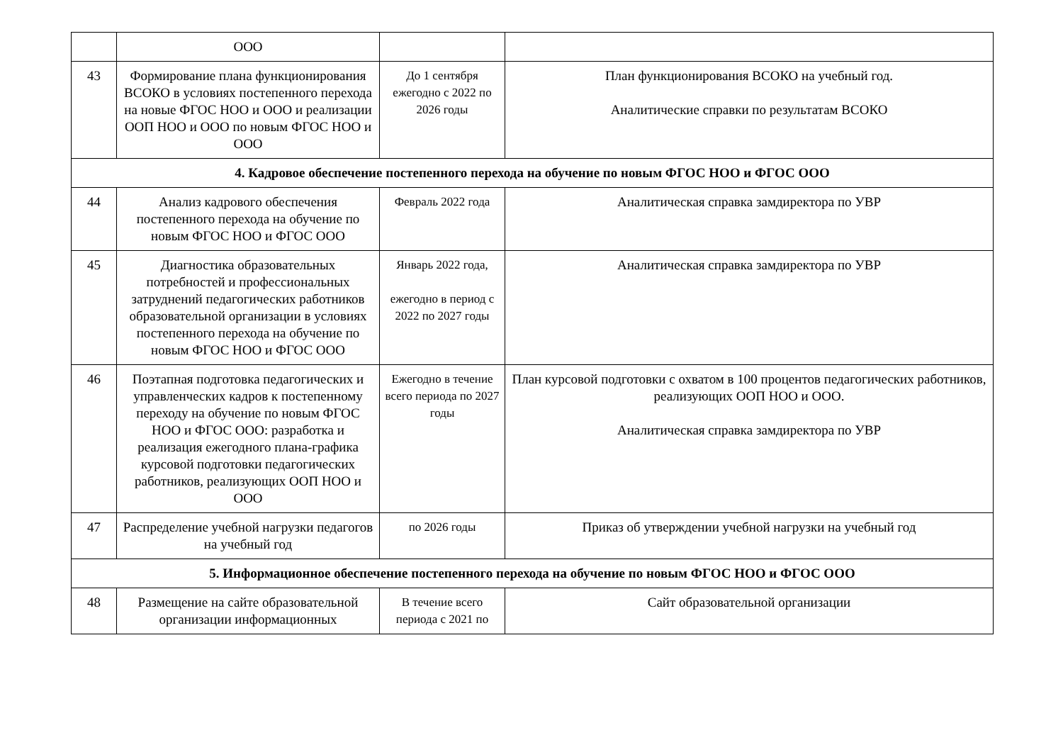| | ООО | | |
| 43 | Формирование плана функционирования ВСОКО в условиях постепенного перехода на новые ФГОС НОО и ООО и реализации ООП НОО и ООО по новым ФГОС НОО и ООО | До 1 сентября ежегодно с 2022 по 2026 годы | План функционирования ВСОКО на учебный год. Аналитические справки по результатам ВСОКО |
| 4. Кадровое обеспечение постепенного перехода на обучение по новым ФГОС НОО и ФГОС ООО | | | |
| 44 | Анализ кадрового обеспечения постепенного перехода на обучение по новым ФГОС НОО и ФГОС ООО | Февраль 2022 года | Аналитическая справка замдиректора по УВР |
| 45 | Диагностика образовательных потребностей и профессиональных затруднений педагогических работников образовательной организации в условиях постепенного перехода на обучение по новым ФГОС НОО и ФГОС ООО | Январь 2022 года, ежегодно в период с 2022 по 2027 годы | Аналитическая справка замдиректора по УВР |
| 46 | Поэтапная подготовка педагогических и управленческих кадров к постепенному переходу на обучение по новым ФГОС НОО и ФГОС ООО: разработка и реализация ежегодного плана-графика курсовой подготовки педагогических работников, реализующих ООП НОО и ООО | Ежегодно в течение всего периода по 2027 годы | План курсовой подготовки с охватом в 100 процентов педагогических работников, реализующих ООП НОО и ООО. Аналитическая справка замдиректора по УВР |
| 47 | Распределение учебной нагрузки педагогов на учебный год | по 2026 годы | Приказ об утверждении учебной нагрузки на учебный год |
| 5. Информационное обеспечение постепенного перехода на обучение по новым ФГОС НОО и ФГОС ООО | | | |
| 48 | Размещение на сайте образовательной организации информационных | В течение всего периода с 2021 по | Сайт образовательной организации |